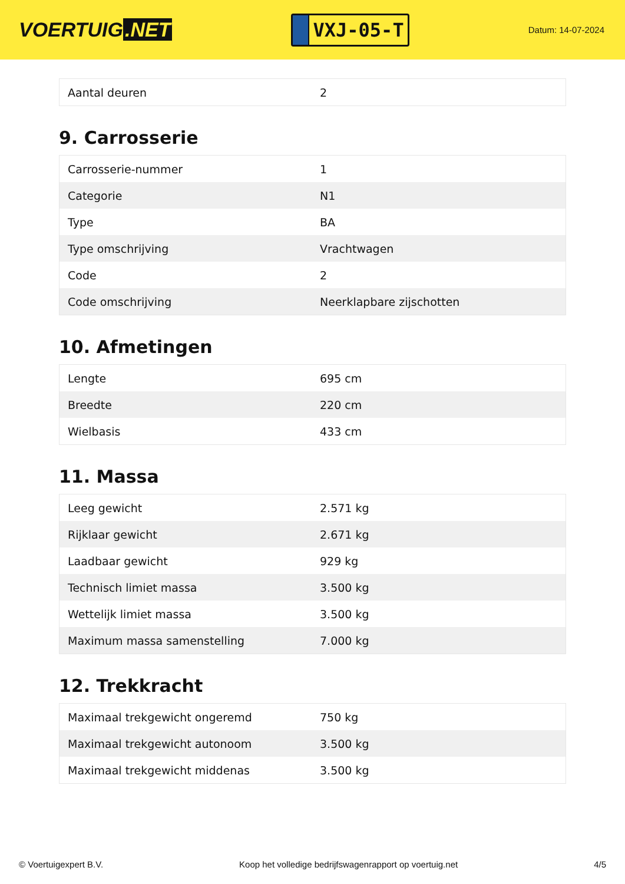VOERTUIG.NET
VXJ-05-T
Datum: 14-07-2024
| Aantal deuren | 2 |
9. Carrosserie
| Carrosserie-nummer | 1 |
| Categorie | N1 |
| Type | BA |
| Type omschrijving | Vrachtwagen |
| Code | 2 |
| Code omschrijving | Neerklapbare zijschotten |
10. Afmetingen
| Lengte | 695 cm |
| Breedte | 220 cm |
| Wielbasis | 433 cm |
11. Massa
| Leeg gewicht | 2.571 kg |
| Rijklaar gewicht | 2.671 kg |
| Laadbaar gewicht | 929 kg |
| Technisch limiet massa | 3.500 kg |
| Wettelijk limiet massa | 3.500 kg |
| Maximum massa samenstelling | 7.000 kg |
12. Trekkracht
| Maximaal trekgewicht ongeremd | 750 kg |
| Maximaal trekgewicht autonoom | 3.500 kg |
| Maximaal trekgewicht middenas | 3.500 kg |
© Voertuigexpert B.V. Koop het volledige bedrijfswagenrapport op voertuig.net 4/5